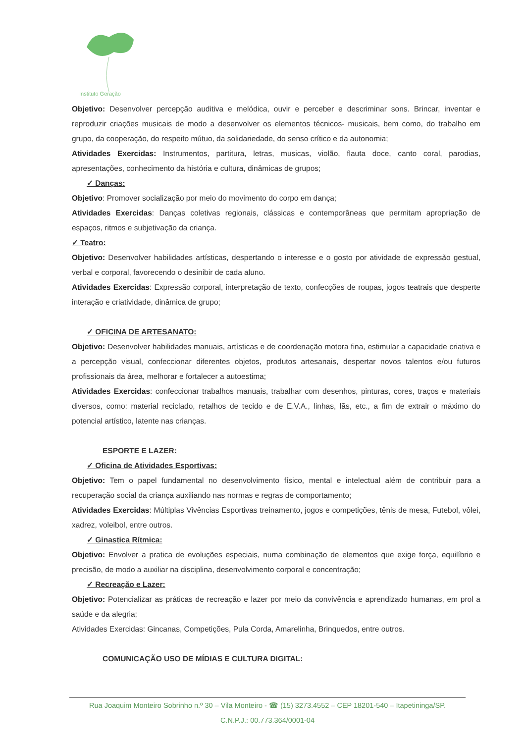Instituto Geração
Objetivo: Desenvolver percepção auditiva e melódica, ouvir e perceber e descriminar sons. Brincar, inventar e reproduzir criações musicais de modo a desenvolver os elementos técnicos- musicais, bem como, do trabalho em grupo, da cooperação, do respeito mútuo, da solidariedade, do senso crítico e da autonomia;
Atividades Exercidas: Instrumentos, partitura, letras, musicas, violão, flauta doce, canto coral, parodias, apresentações, conhecimento da história e cultura, dinâmicas de grupos;
✓ Danças:
Objetivo: Promover socialização por meio do movimento do corpo em dança;
Atividades Exercidas: Danças coletivas regionais, clássicas e contemporâneas que permitam apropriação de espaços, ritmos e subjetivação da criança.
✓ Teatro:
Objetivo: Desenvolver habilidades artísticas, despertando o interesse e o gosto por atividade de expressão gestual, verbal e corporal, favorecendo o desinibir de cada aluno.
Atividades Exercidas: Expressão corporal, interpretação de texto, confecções de roupas, jogos teatrais que desperte interação e criatividade, dinâmica de grupo;
✓ OFICINA DE ARTESANATO:
Objetivo: Desenvolver habilidades manuais, artísticas e de coordenação motora fina, estimular a capacidade criativa e a percepção visual, confeccionar diferentes objetos, produtos artesanais, despertar novos talentos e/ou futuros profissionais da área, melhorar e fortalecer a autoestima;
Atividades Exercidas: confeccionar trabalhos manuais, trabalhar com desenhos, pinturas, cores, traços e materiais diversos, como: material reciclado, retalhos de tecido e de E.V.A., linhas, lãs, etc., a fim de extrair o máximo do potencial artístico, latente nas crianças.
ESPORTE E LAZER:
✓ Oficina de Atividades Esportivas:
Objetivo: Tem o papel fundamental no desenvolvimento físico, mental e intelectual além de contribuir para a recuperação social da criança auxiliando nas normas e regras de comportamento;
Atividades Exercidas: Múltiplas Vivências Esportivas treinamento, jogos e competições, tênis de mesa, Futebol, vôlei, xadrez, voleibol, entre outros.
✓ Ginastica Rítmica:
Objetivo: Envolver a pratica de evoluções especiais, numa combinação de elementos que exige força, equilíbrio e precisão, de modo a auxiliar na disciplina, desenvolvimento corporal e concentração;
✓ Recreação e Lazer:
Objetivo: Potencializar as práticas de recreação e lazer por meio da convivência e aprendizado humanas, em prol a saúde e da alegria;
Atividades Exercidas: Gincanas, Competições, Pula Corda, Amarelinha, Brinquedos, entre outros.
COMUNICAÇÃO USO DE MÍDIAS E CULTURA DIGITAL:
Rua Joaquim Monteiro Sobrinho n.º 30 – Vila Monteiro - ☎ (15) 3273.4552 – CEP 18201-540 – Itapetininga/SP.
C.N.P.J.: 00.773.364/0001-04